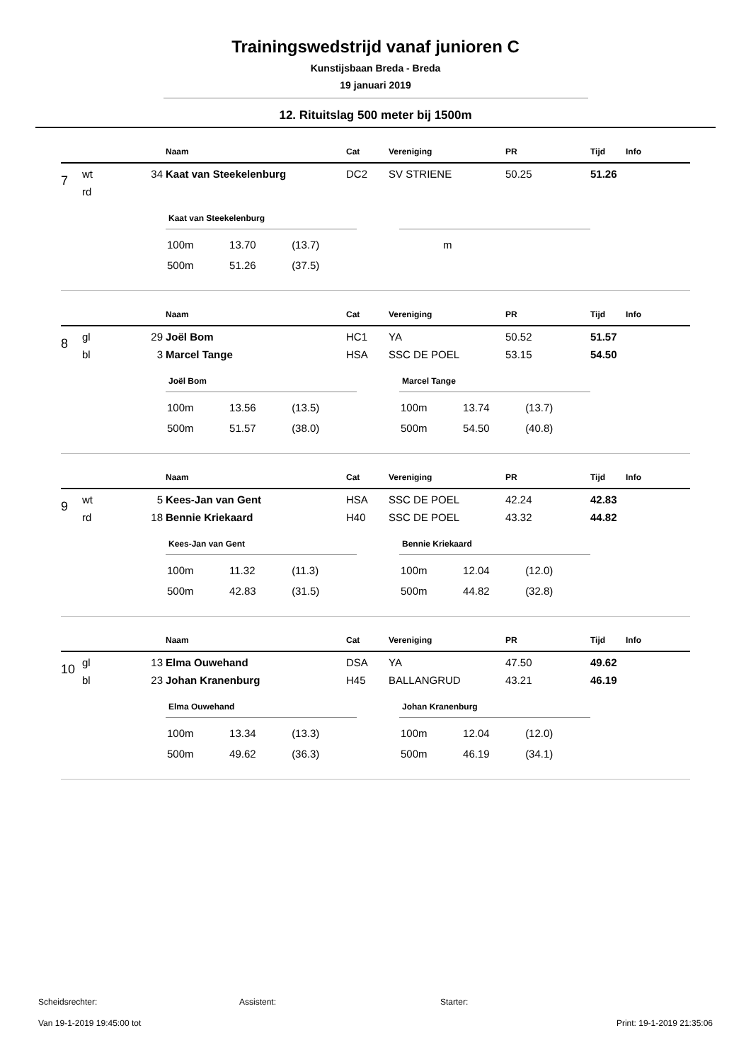Trainingswedstrijd vanaf junioren C
Kunstijsbaan Breda - Breda
19 januari 2019
12. Rituitslag 500 meter bij 1500m
| | | | Naam | Cat | Vereniging | PR | Tijd | Info |
| --- | --- | --- | --- | --- | --- | --- | --- | --- |
| 7 | wt | 34 | Kaat van Steekelenburg | DC2 | SV STRIENE | 50.25 | 51.26 | |
| | rd | | | | | | | |
Kaat van Steekelenburg
| 100m | 13.70 | (13.7) |
| 500m | 51.26 | (37.5) |
| m |
| | | | Naam | Cat | Vereniging | PR | Tijd | Info |
| --- | --- | --- | --- | --- | --- | --- | --- | --- |
| 8 | gl | 29 | Joël Bom | HC1 | YA | 50.52 | 51.57 | |
| | bl | 3 | Marcel Tange | HSA | SSC DE POEL | 53.15 | 54.50 | |
Joël Bom
| 100m | 13.56 | (13.5) |
| 500m | 51.57 | (38.0) |
Marcel Tange
| 100m | 13.74 | (13.7) |
| 500m | 54.50 | (40.8) |
| | | | Naam | Cat | Vereniging | PR | Tijd | Info |
| --- | --- | --- | --- | --- | --- | --- | --- | --- |
| 9 | wt | 5 | Kees-Jan van Gent | HSA | SSC DE POEL | 42.24 | 42.83 | |
| | rd | 18 | Bennie Kriekaard | H40 | SSC DE POEL | 43.32 | 44.82 | |
Kees-Jan van Gent
| 100m | 11.32 | (11.3) |
| 500m | 42.83 | (31.5) |
Bennie Kriekaard
| 100m | 12.04 | (12.0) |
| 500m | 44.82 | (32.8) |
| | | | Naam | Cat | Vereniging | PR | Tijd | Info |
| --- | --- | --- | --- | --- | --- | --- | --- | --- |
| 10 | gl | 13 | Elma Ouwehand | DSA | YA | 47.50 | 49.62 | |
| | bl | 23 | Johan Kranenburg | H45 | BALLANGRUD | 43.21 | 46.19 | |
Elma Ouwehand
| 100m | 13.34 | (13.3) |
| 500m | 49.62 | (36.3) |
Johan Kranenburg
| 100m | 12.04 | (12.0) |
| 500m | 46.19 | (34.1) |
Scheidsrechter: Assistent: Starter:
Van 19-1-2019 19:45:00 tot Print: 19-1-2019 21:35:06